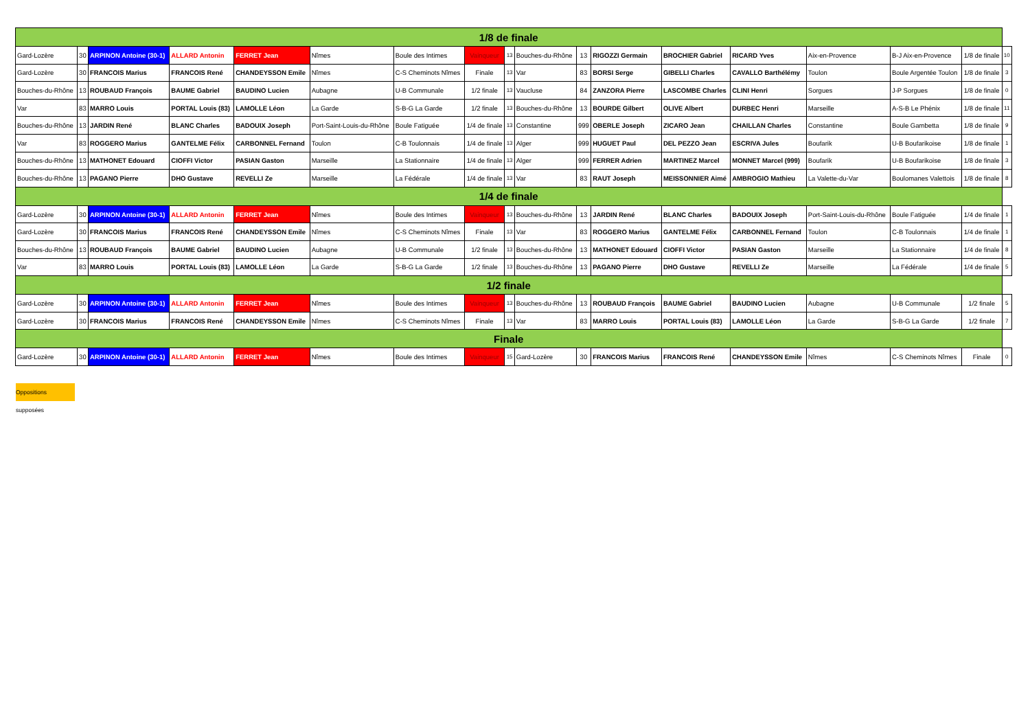| 1/8 de finale | | | | | | | | | | | | | | | | | |
| --- | --- | --- | --- | --- | --- | --- | --- | --- | --- | --- | --- | --- | --- | --- | --- | --- | --- |
| Gard-Lozère | 30 | ARPINON Antoine (30-1) | ALLARD Antonin | FERRET Jean | Nîmes | Boule des Intimes | Vainqueur | 13 | Bouches-du-Rhône | 13 | RIGOZZI Germain | BROCHIER Gabriel | RICARD Yves | Aix-en-Provence | B-J Aix-en-Provence | 1/8 de finale | 10 |
| Gard-Lozère | 30 | FRANCOIS Marius | FRANCOIS René | CHANDEYSSON Emile | Nîmes | C-S Cheminots Nîmes | Finale | 13 | Var | 83 | BORSI Serge | GIBELLI Charles | CAVALLO Barthélémy | Toulon | Boule Argentée Toulon | 1/8 de finale | 3 |
| Bouches-du-Rhône | 13 | ROUBAUD François | BAUME Gabriel | BAUDINO Lucien | Aubagne | U-B Communale | 1/2 finale | 13 | Vaucluse | 84 | ZANZORA Pierre | LASCOMBE Charles | CLINI Henri | Sorgues | J-P Sorgues | 1/8 de finale | 0 |
| Var | 83 | MARRO Louis | PORTAL Louis (83) | LAMOLLE Léon | La Garde | S-B-G La Garde | 1/2 finale | 13 | Bouches-du-Rhône | 13 | BOURDE Gilbert | OLIVE Albert | DURBEC Henri | Marseille | A-S-B Le Phénix | 1/8 de finale | 11 |
| Bouches-du-Rhône | 13 | JARDIN René | BLANC Charles | BADOUIX Joseph | Port-Saint-Louis-du-Rhône | Boule Fatiguée | 1/4 de finale | 13 | Constantine | 999 | OBERLE Joseph | ZICARO Jean | CHAILLAN Charles | Constantine | Boule Gambetta | 1/8 de finale | 9 |
| Var | 83 | ROGGERO Marius | GANTELME Félix | CARBONNEL Fernand | Toulon | C-B Toulonnais | 1/4 de finale | 13 | Alger | 999 | HUGUET Paul | DEL PEZZO Jean | ESCRIVA Jules | Boufarik | U-B Boufarikoise | 1/8 de finale | 1 |
| Bouches-du-Rhône | 13 | MATHONET Edouard | CIOFFI Victor | PASIAN Gaston | Marseille | La Stationnaire | 1/4 de finale | 13 | Alger | 999 | FERRER Adrien | MARTINEZ Marcel | MONNET Marcel (999) | Boufarik | U-B Boufarikoise | 1/8 de finale | 3 |
| Bouches-du-Rhône | 13 | PAGANO Pierre | DHO Gustave | REVELLI Ze | Marseille | La Fédérale | 1/4 de finale | 13 | Var | 83 | RAUT Joseph | MEISSONNIER Aimé | AMBROGIO Mathieu | La Valette-du-Var | Boulomanes Valettois | 1/8 de finale | 8 |
| 1/4 de finale | | | | | | | | | | | | | | | | | |
| Gard-Lozère | 30 | ARPINON Antoine (30-1) | ALLARD Antonin | FERRET Jean | Nîmes | Boule des Intimes | Vainqueur | 13 | Bouches-du-Rhône | 13 | JARDIN René | BLANC Charles | BADOUIX Joseph | Port-Saint-Louis-du-Rhône | Boule Fatiguée | 1/4 de finale | 1 |
| Gard-Lozère | 30 | FRANCOIS Marius | FRANCOIS René | CHANDEYSSON Emile | Nîmes | C-S Cheminots Nîmes | Finale | 13 | Var | 83 | ROGGERO Marius | GANTELME Félix | CARBONNEL Fernand | Toulon | C-B Toulonnais | 1/4 de finale | 1 |
| Bouches-du-Rhône | 13 | ROUBAUD François | BAUME Gabriel | BAUDINO Lucien | Aubagne | U-B Communale | 1/2 finale | 13 | Bouches-du-Rhône | 13 | MATHONET Edouard | CIOFFI Victor | PASIAN Gaston | Marseille | La Stationnaire | 1/4 de finale | 8 |
| Var | 83 | MARRO Louis | PORTAL Louis (83) | LAMOLLE Léon | La Garde | S-B-G La Garde | 1/2 finale | 13 | Bouches-du-Rhône | 13 | PAGANO Pierre | DHO Gustave | REVELLI Ze | Marseille | La Fédérale | 1/4 de finale | 5 |
| 1/2 finale | | | | | | | | | | | | | | | | | |
| Gard-Lozère | 30 | ARPINON Antoine (30-1) | ALLARD Antonin | FERRET Jean | Nîmes | Boule des Intimes | Vainqueur | 13 | Bouches-du-Rhône | 13 | ROUBAUD François | BAUME Gabriel | BAUDINO Lucien | Aubagne | U-B Communale | 1/2 finale | 5 |
| Gard-Lozère | 30 | FRANCOIS Marius | FRANCOIS René | CHANDEYSSON Emile | Nîmes | C-S Cheminots Nîmes | Finale | 13 | Var | 83 | MARRO Louis | PORTAL Louis (83) | LAMOLLE Léon | La Garde | S-B-G La Garde | 1/2 finale | 7 |
| Finale | | | | | | | | | | | | | | | | | |
| Gard-Lozère | 30 | ARPINON Antoine (30-1) | ALLARD Antonin | FERRET Jean | Nîmes | Boule des Intimes | Vainqueur | 15 | Gard-Lozère | 30 | FRANCOIS Marius | FRANCOIS René | CHANDEYSSON Emile | Nîmes | C-S Cheminots Nîmes | Finale | 0 |
Oppositions supposées